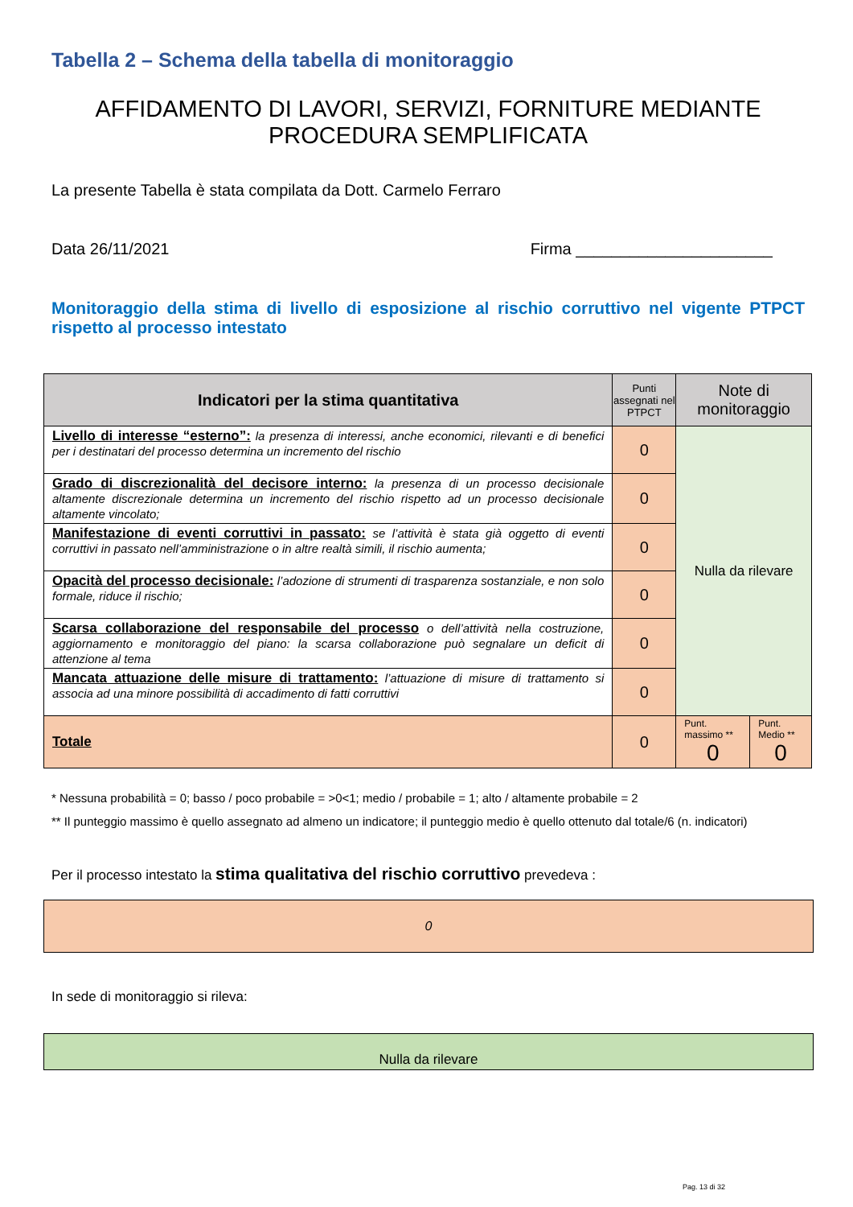Tabella 2 – Schema della tabella di monitoraggio
AFFIDAMENTO DI LAVORI, SERVIZI, FORNITURE MEDIANTE PROCEDURA SEMPLIFICATA
La presente Tabella è stata compilata da Dott. Carmelo Ferraro
Data 26/11/2021 Firma ______________________
Monitoraggio della stima di livello di esposizione al rischio corruttivo nel vigente PTPCT rispetto al processo intestato
| Indicatori per la stima quantitativa | Punti assegnati nel PTPCT | Note di monitoraggio | |
| --- | --- | --- | --- |
| Livello di interesse “esterno”: la presenza di interessi, anche economici, rilevanti e di benefici per i destinatari del processo determina un incremento del rischio | 0 | Nulla da rilevare | |
| Grado di discrezionalità del decisore interno: la presenza di un processo decisionale altamente discrezionale determina un incremento del rischio rispetto ad un processo decisionale altamente vincolato; | 0 | | |
| Manifestazione di eventi corruttivi in passato: se l’attività è stata già oggetto di eventi corruttivi in passato nell’amministrazione o in altre realtà simili, il rischio aumenta; | 0 | | |
| Opacità del processo decisionale: l’adozione di strumenti di trasparenza sostanziale, e non solo formale, riduce il rischio; | 0 | | |
| Scarsa collaborazione del responsabile del processo o dell’attività nella costruzione, aggiornamento e monitoraggio del piano: la scarsa collaborazione può segnalare un deficit di attenzione al tema | 0 | | |
| Mancata attuazione delle misure di trattamento: l’attuazione di misure di trattamento si associa ad una minore possibilità di accadimento di fatti corruttivi | 0 | | |
| Totale | 0 | Punt. massimo ** 0 | Punt. Medio ** 0 |
* Nessuna probabilità = 0; basso / poco probabile = >0<1; medio / probabile = 1; alto / altamente probabile = 2
** Il punteggio massimo è quello assegnato ad almeno un indicatore; il punteggio medio è quello ottenuto dal totale/6 (n. indicatori)
Per il processo intestato la stima qualitativa del rischio corruttivo prevedeva :
0
In sede di monitoraggio si rileva:
Nulla da rilevare
Pag. 13 di 32